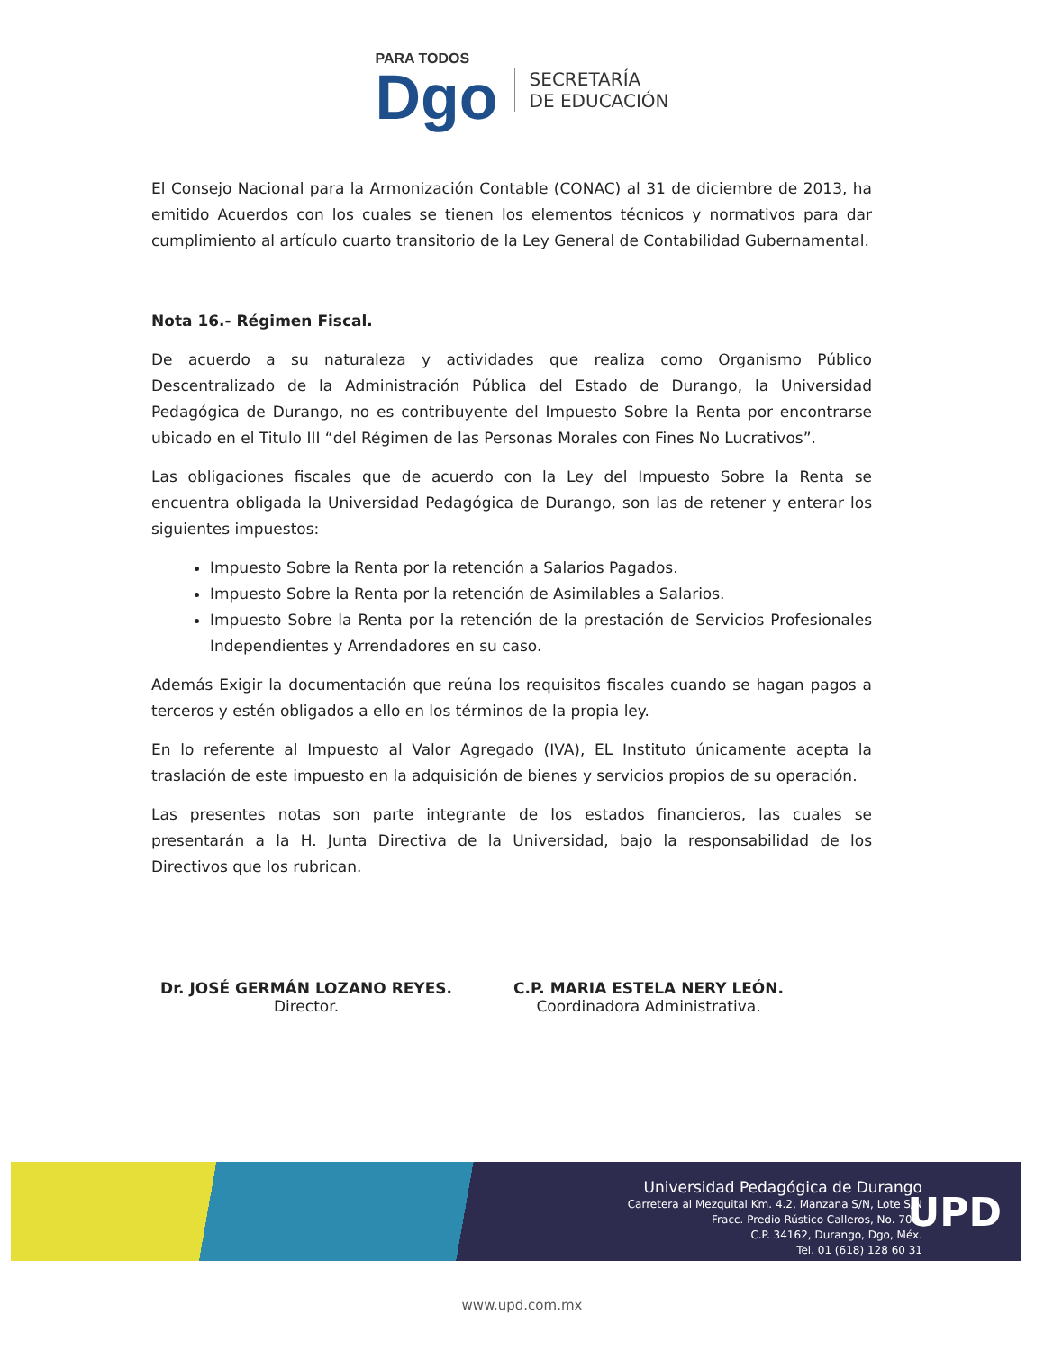PARA TODOS
Dgo
SECRETARÍA
DE EDUCACIÓN
El Consejo Nacional para la Armonización Contable (CONAC) al 31 de diciembre de 2013, ha emitido Acuerdos con los cuales se tienen los elementos técnicos y normativos para dar cumplimiento al artículo cuarto transitorio de la Ley General de Contabilidad Gubernamental.
Nota 16.- Régimen Fiscal.
De acuerdo a su naturaleza y actividades que realiza como Organismo Público Descentralizado de la Administración Pública del Estado de Durango, la Universidad Pedagógica de Durango, no es contribuyente del Impuesto Sobre la Renta por encontrarse ubicado en el Titulo III “del Régimen de las Personas Morales con Fines No Lucrativos”.
Las obligaciones fiscales que de acuerdo con la Ley del Impuesto Sobre la Renta se encuentra obligada la Universidad Pedagógica de Durango, son las de retener y enterar los siguientes impuestos:
Impuesto Sobre la Renta por la retención a Salarios Pagados.
Impuesto Sobre la Renta por la retención de Asimilables a Salarios.
Impuesto Sobre la Renta por la retención de la prestación de Servicios Profesionales Independientes y Arrendadores en su caso.
Además Exigir la documentación que reúna los requisitos fiscales cuando se hagan pagos a terceros y estén obligados a ello en los términos de la propia ley.
En lo referente al Impuesto al Valor Agregado (IVA), EL Instituto únicamente acepta la traslación de este impuesto en la adquisición de bienes y servicios propios de su operación.
Las presentes notas son parte integrante de los estados financieros, las cuales se presentarán a la H. Junta Directiva de la Universidad, bajo la responsabilidad de los Directivos que los rubrican.
Dr. JOSÉ GERMÁN LOZANO REYES.
Director.
C.P. MARIA ESTELA NERY LEÓN.
Coordinadora Administrativa.
Universidad Pedagógica de Durango
Carretera al Mezquital Km. 4.2, Manzana S/N, Lote S/N
Fracc. Predio Rústico Calleros, No. 700,
C.P. 34162, Durango, Dgo, Méx.
Tel. 01 (618) 128 60 31
UPD
www.upd.com.mx